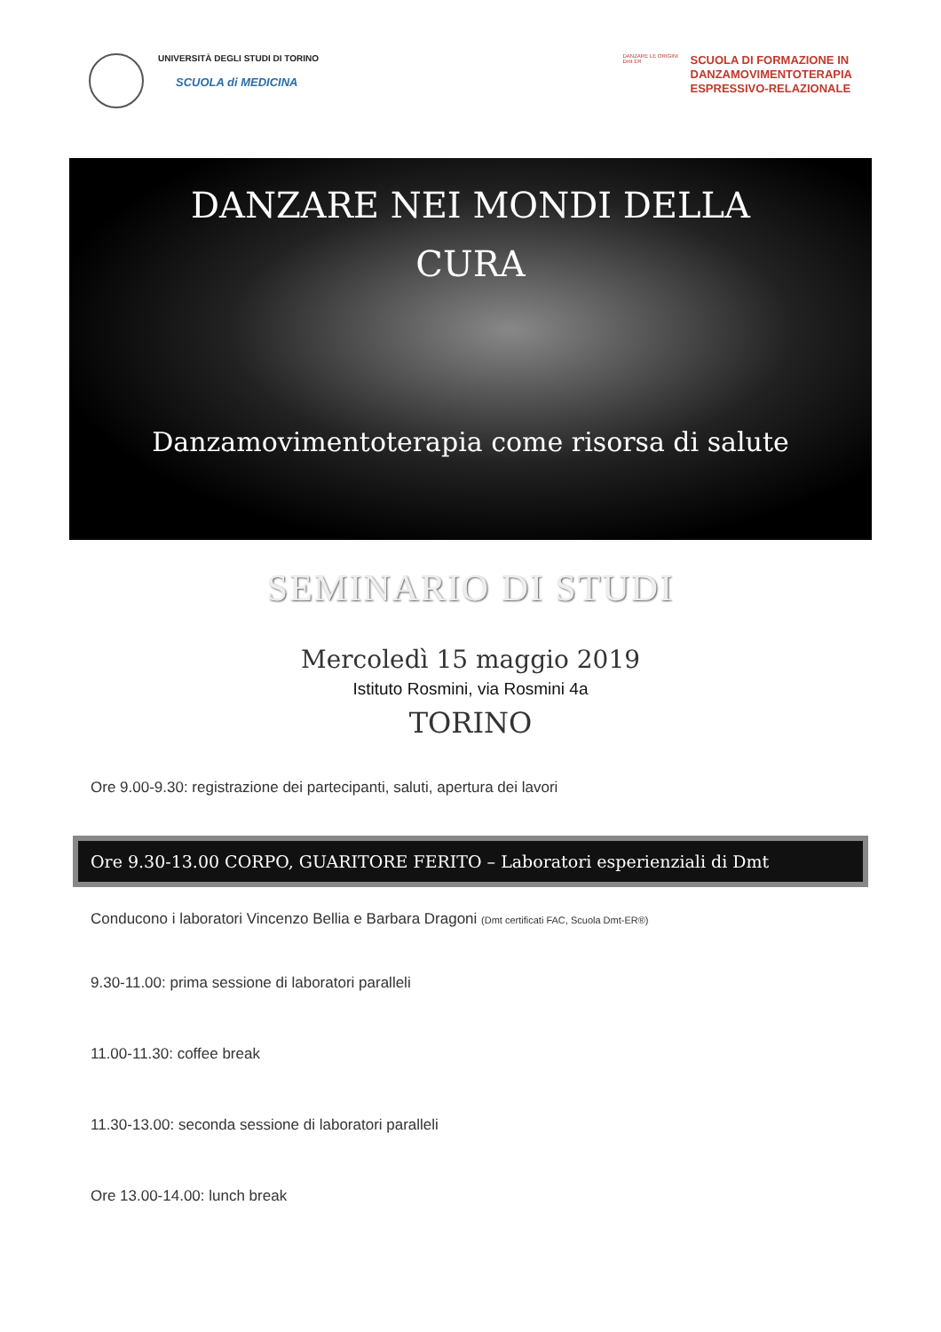UNIVERSITÀ DEGLI STUDI DI TORINO
SCUOLA di MEDICINA
DANZARE LE ORIGINI
Dmt ER
SCUOLA DI FORMAZIONE IN
DANZAMOVIMENTOTERAPIA
ESPRESSIVO-RELAZIONALE
DANZARE NEI MONDI DELLA
CURA
Danzamovimentoterapia come risorsa di salute
SEMINARIO DI STUDI
Mercoledì 15 maggio 2019
Istituto Rosmini, via Rosmini 4a
TORINO
Ore 9.00-9.30: registrazione dei partecipanti, saluti, apertura dei lavori
Ore 9.30-13.00 CORPO, GUARITORE FERITO – Laboratori esperienziali di Dmt
Conducono i laboratori Vincenzo Bellia e Barbara Dragoni (Dmt certificati FAC, Scuola Dmt-ER®)
9.30-11.00: prima sessione di laboratori paralleli
11.00-11.30: coffee break
11.30-13.00: seconda sessione di laboratori paralleli
Ore 13.00-14.00: lunch break